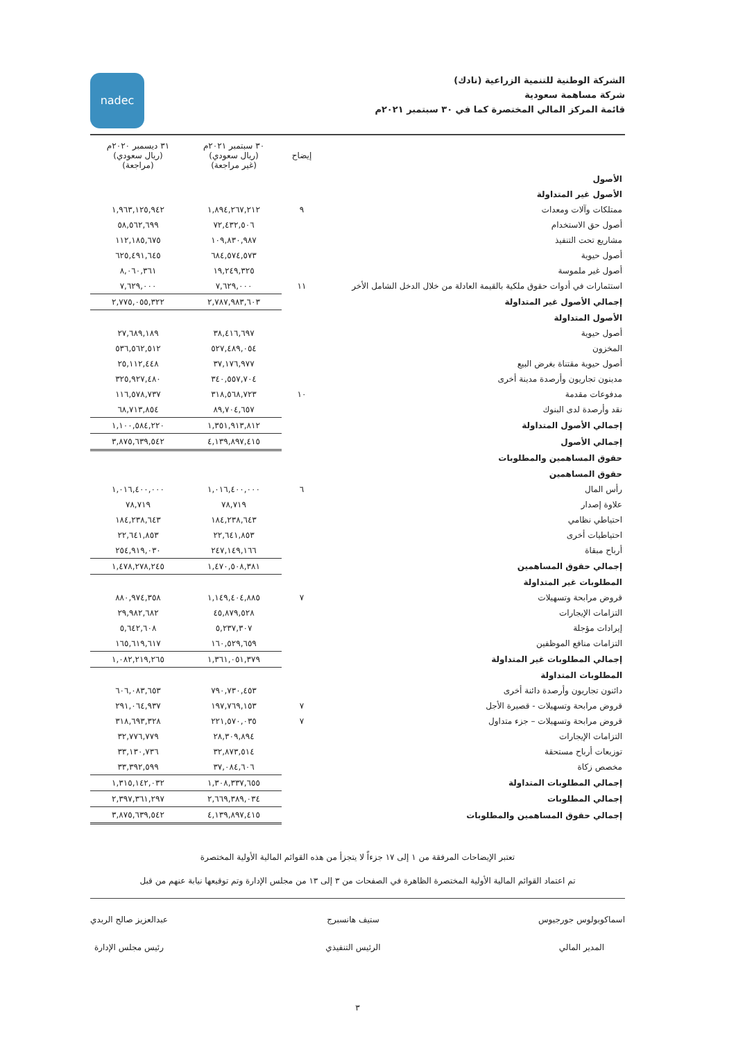الشركة الوطنية للتنمية الزراعية (نادك)
شركة مساهمة سعودية
قائمة المركز المالي المختصرة كما في ٣٠ سبتمبر ٢٠٢١م
nadec
| | إيضاح | ٣٠ سبتمبر ٢٠٢١م (ريال سعودي) (غير مراجعة) | ٣١ ديسمبر ٢٠٢٠م (ريال سعودي) (مراجعة) |
| --- | --- | --- | --- |
| الأصول | | | |
| الأصول غير المتداولة | | | |
| ممتلكات وآلات ومعدات | ٩ | ١,٨٩٤,٢٦٧,٢١٢ | ١,٩٦٣,١٢٥,٩٤٢ |
| أصول حق الاستخدام | | ٧٢,٤٣٢,٥٠٦ | ٥٨,٥٦٢,٦٩٩ |
| مشاريع تحت التنفيذ | | ١٠٩,٨٣٠,٩٨٧ | ١١٢,١٨٥,٦٧٥ |
| أصول حيوية | | ٦٨٤,٥٧٤,٥٧٣ | ٦٢٥,٤٩١,٦٤٥ |
| أصول غير ملموسة | | ١٩,٢٤٩,٣٢٥ | ٨,٠٦٠,٣٦١ |
| استثمارات في أدوات حقوق ملكية بالقيمة العادلة من خلال الدخل الشامل الأخر | ١١ | ٧,٦٢٩,٠٠٠ | ٧,٦٢٩,٠٠٠ |
| إجمالي الأصول غير المتداولة | | ٢,٧٨٧,٩٨٣,٦٠٣ | ٢,٧٧٥,٠٥٥,٣٢٢ |
| الأصول المتداولة | | | |
| أصول حيوية | | ٣٨,٤١٦,٦٩٧ | ٢٧,٦٨٩,١٨٩ |
| المخزون | | ٥٢٧,٤٨٩,٠٥٤ | ٥٣٦,٥٦٢,٥١٢ |
| أصول حيوية مقتناة بغرض البيع | | ٣٧,١٧٦,٩٧٧ | ٢٥,١١٢,٤٤٨ |
| مدينون تجاريون وأرصدة مدينة أخرى | | ٣٤٠,٥٥٧,٧٠٤ | ٣٢٥,٩٢٧,٤٨٠ |
| مدفوعات مقدمة | ١٠ | ٣١٨,٥٦٨,٧٢٣ | ١١٦,٥٧٨,٧٣٧ |
| نقد وأرصدة لدى البنوك | | ٨٩,٧٠٤,٦٥٧ | ٦٨,٧١٣,٨٥٤ |
| إجمالي الأصول المتداولة | | ١,٣٥١,٩١٣,٨١٢ | ١,١٠٠,٥٨٤,٢٢٠ |
| إجمالي الأصول | | ٤,١٣٩,٨٩٧,٤١٥ | ٣,٨٧٥,٦٣٩,٥٤٢ |
| حقوق المساهمين والمطلوبات | | | |
| حقوق المساهمين | | | |
| رأس المال | ٦ | ١,٠١٦,٤٠٠,٠٠٠ | ١,٠١٦,٤٠٠,٠٠٠ |
| علاوة إصدار | | ٧٨,٧١٩ | ٧٨,٧١٩ |
| احتياطي نظامي | | ١٨٤,٢٣٨,٦٤٣ | ١٨٤,٢٣٨,٦٤٣ |
| احتياطيات أخرى | | ٢٢,٦٤١,٨٥٣ | ٢٢,٦٤١,٨٥٣ |
| أرباح مبقاة | | ٢٤٧,١٤٩,١٦٦ | ٢٥٤,٩١٩,٠٣٠ |
| إجمالي حقوق المساهمين | | ١,٤٧٠,٥٠٨,٣٨١ | ١,٤٧٨,٢٧٨,٢٤٥ |
| المطلوبات غير المتداولة | | | |
| قروض مرابحة وتسهيلات | ٧ | ١,١٤٩,٤٠٤,٨٨٥ | ٨٨٠,٩٧٤,٣٥٨ |
| التزامات الإيجارات | | ٤٥,٨٧٩,٥٢٨ | ٢٩,٩٨٢,٦٨٢ |
| إيرادات مؤجلة | | ٥,٢٣٧,٣٠٧ | ٥,٦٤٢,٦٠٨ |
| التزامات منافع الموظفين | | ١٦٠,٥٢٩,٦٥٩ | ١٦٥,٦١٩,٦١٧ |
| إجمالي المطلوبات غير المتداولة | | ١,٣٦١,٠٥١,٣٧٩ | ١,٠٨٢,٢١٩,٢٦٥ |
| المطلوبات المتداولة | | | |
| دائنون تجاريون وأرصدة دائنة أخرى | | ٧٩٠,٧٣٠,٤٥٣ | ٦٠٦,٠٨٣,٦٥٣ |
| قروض مرابحة وتسهيلات - قصيرة الأجل | ٧ | ١٩٧,٧٦٩,١٥٣ | ٢٩١,٠٦٤,٩٣٧ |
| قروض مرابحة وتسهيلات – جزء متداول | ٧ | ٢٢١,٥٧٠,٠٣٥ | ٣١٨,٦٩٣,٣٢٨ |
| التزامات الإيجارات | | ٢٨,٣٠٩,٨٩٤ | ٣٢,٧٧٦,٧٧٩ |
| توزيعات أرباح مستحقة | | ٣٢,٨٧٣,٥١٤ | ٣٣,١٣٠,٧٣٦ |
| مخصص زكاة | | ٣٧,٠٨٤,٦٠٦ | ٣٣,٣٩٢,٥٩٩ |
| إجمالي المطلوبات المتداولة | | ١,٣٠٨,٣٣٧,٦٥٥ | ١,٣١٥,١٤٢,٠٣٢ |
| إجمالي المطلوبات | | ٢,٦٦٩,٣٨٩,٠٣٤ | ٢,٣٩٧,٣٦١,٢٩٧ |
| إجمالي حقوق المساهمين والمطلوبات | | ٤,١٣٩,٨٩٧,٤١٥ | ٣,٨٧٥,٦٣٩,٥٤٢ |
تعتبر الإيضاحات المرفقة من ١ إلى ١٧ جزءاً لا يتجزأ من هذه القوائم المالية الأولية المختصرة
تم اعتماد القوائم المالية الأولية المختصرة الظاهرة في الصفحات من ٣ إلى ١٣ من مجلس الإدارة وتم توقيعها نيابة عنهم من قبل
اسماكوبولوس جورجيوس
المدير المالي
ستيف هانسبرج
الرئيس التنفيذي
عبدالعزيز صالح الربدي
رئيس مجلس الإدارة
٣